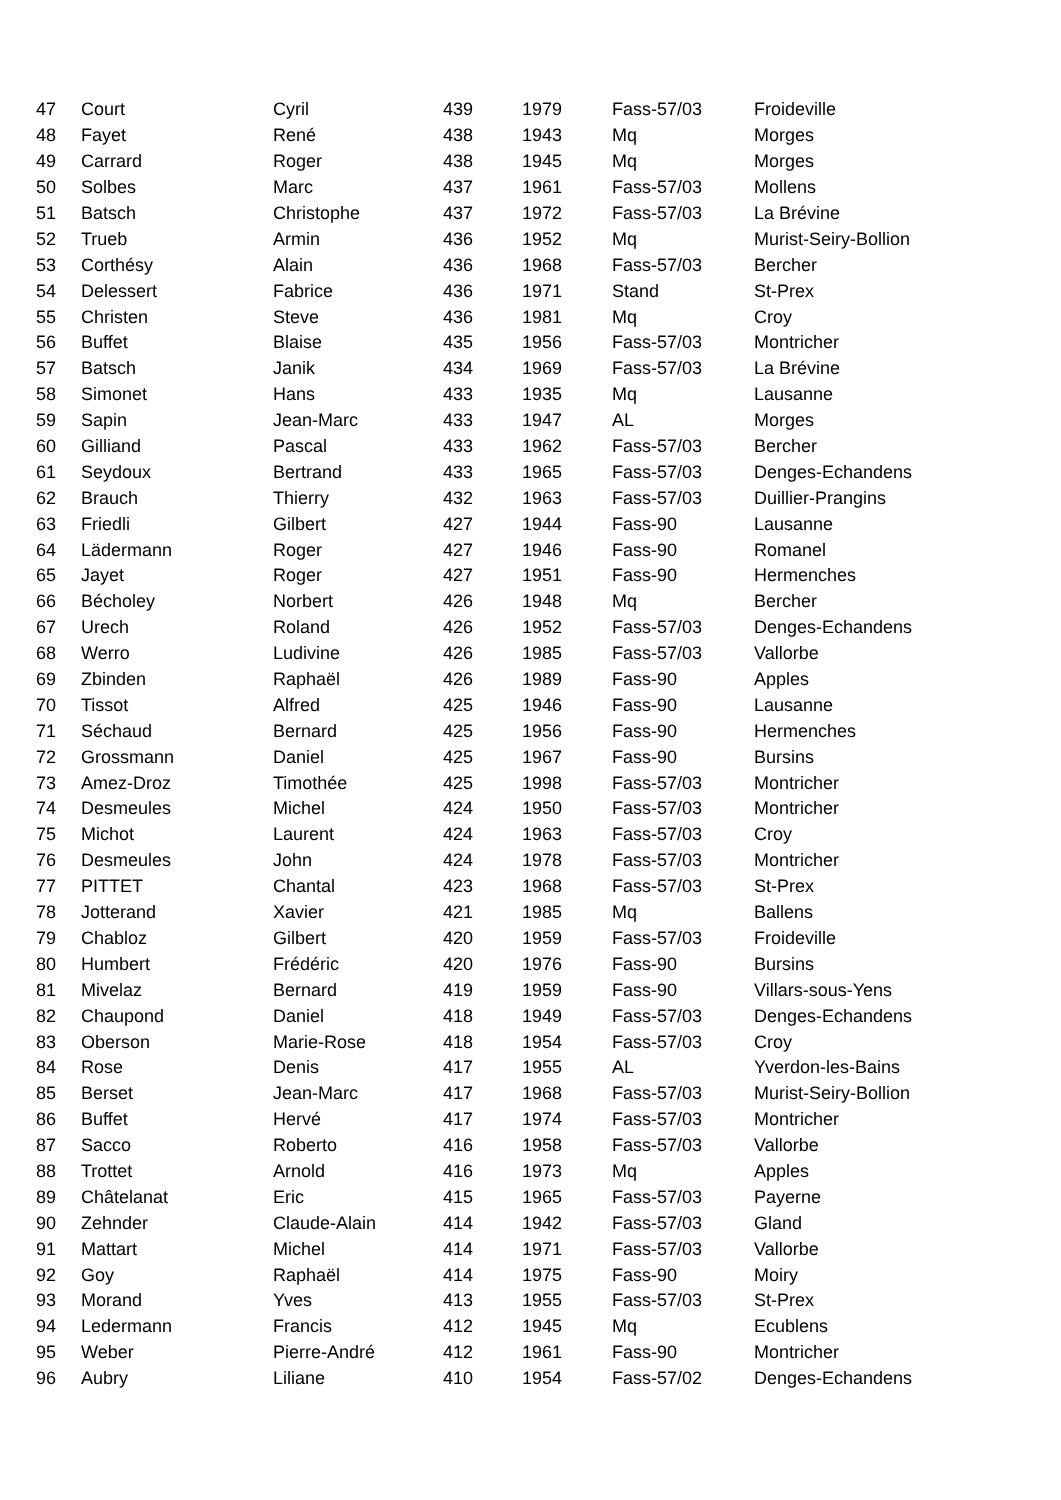| 47 | Court | Cyril | 439 | 1979 | Fass-57/03 | Froideville |
| 48 | Fayet | René | 438 | 1943 | Mq | Morges |
| 49 | Carrard | Roger | 438 | 1945 | Mq | Morges |
| 50 | Solbes | Marc | 437 | 1961 | Fass-57/03 | Mollens |
| 51 | Batsch | Christophe | 437 | 1972 | Fass-57/03 | La Brévine |
| 52 | Trueb | Armin | 436 | 1952 | Mq | Murist-Seiry-Bollion |
| 53 | Corthésy | Alain | 436 | 1968 | Fass-57/03 | Bercher |
| 54 | Delessert | Fabrice | 436 | 1971 | Stand | St-Prex |
| 55 | Christen | Steve | 436 | 1981 | Mq | Croy |
| 56 | Buffet | Blaise | 435 | 1956 | Fass-57/03 | Montricher |
| 57 | Batsch | Janik | 434 | 1969 | Fass-57/03 | La Brévine |
| 58 | Simonet | Hans | 433 | 1935 | Mq | Lausanne |
| 59 | Sapin | Jean-Marc | 433 | 1947 | AL | Morges |
| 60 | Gilliand | Pascal | 433 | 1962 | Fass-57/03 | Bercher |
| 61 | Seydoux | Bertrand | 433 | 1965 | Fass-57/03 | Denges-Echandens |
| 62 | Brauch | Thierry | 432 | 1963 | Fass-57/03 | Duillier-Prangins |
| 63 | Friedli | Gilbert | 427 | 1944 | Fass-90 | Lausanne |
| 64 | Lädermann | Roger | 427 | 1946 | Fass-90 | Romanel |
| 65 | Jayet | Roger | 427 | 1951 | Fass-90 | Hermenches |
| 66 | Bécholey | Norbert | 426 | 1948 | Mq | Bercher |
| 67 | Urech | Roland | 426 | 1952 | Fass-57/03 | Denges-Echandens |
| 68 | Werro | Ludivine | 426 | 1985 | Fass-57/03 | Vallorbe |
| 69 | Zbinden | Raphaël | 426 | 1989 | Fass-90 | Apples |
| 70 | Tissot | Alfred | 425 | 1946 | Fass-90 | Lausanne |
| 71 | Séchaud | Bernard | 425 | 1956 | Fass-90 | Hermenches |
| 72 | Grossmann | Daniel | 425 | 1967 | Fass-90 | Bursins |
| 73 | Amez-Droz | Timothée | 425 | 1998 | Fass-57/03 | Montricher |
| 74 | Desmeules | Michel | 424 | 1950 | Fass-57/03 | Montricher |
| 75 | Michot | Laurent | 424 | 1963 | Fass-57/03 | Croy |
| 76 | Desmeules | John | 424 | 1978 | Fass-57/03 | Montricher |
| 77 | PITTET | Chantal | 423 | 1968 | Fass-57/03 | St-Prex |
| 78 | Jotterand | Xavier | 421 | 1985 | Mq | Ballens |
| 79 | Chabloz | Gilbert | 420 | 1959 | Fass-57/03 | Froideville |
| 80 | Humbert | Frédéric | 420 | 1976 | Fass-90 | Bursins |
| 81 | Mivelaz | Bernard | 419 | 1959 | Fass-90 | Villars-sous-Yens |
| 82 | Chaupond | Daniel | 418 | 1949 | Fass-57/03 | Denges-Echandens |
| 83 | Oberson | Marie-Rose | 418 | 1954 | Fass-57/03 | Croy |
| 84 | Rose | Denis | 417 | 1955 | AL | Yverdon-les-Bains |
| 85 | Berset | Jean-Marc | 417 | 1968 | Fass-57/03 | Murist-Seiry-Bollion |
| 86 | Buffet | Hervé | 417 | 1974 | Fass-57/03 | Montricher |
| 87 | Sacco | Roberto | 416 | 1958 | Fass-57/03 | Vallorbe |
| 88 | Trottet | Arnold | 416 | 1973 | Mq | Apples |
| 89 | Châtelanat | Eric | 415 | 1965 | Fass-57/03 | Payerne |
| 90 | Zehnder | Claude-Alain | 414 | 1942 | Fass-57/03 | Gland |
| 91 | Mattart | Michel | 414 | 1971 | Fass-57/03 | Vallorbe |
| 92 | Goy | Raphaël | 414 | 1975 | Fass-90 | Moiry |
| 93 | Morand | Yves | 413 | 1955 | Fass-57/03 | St-Prex |
| 94 | Ledermann | Francis | 412 | 1945 | Mq | Ecublens |
| 95 | Weber | Pierre-André | 412 | 1961 | Fass-90 | Montricher |
| 96 | Aubry | Liliane | 410 | 1954 | Fass-57/02 | Denges-Echandens |